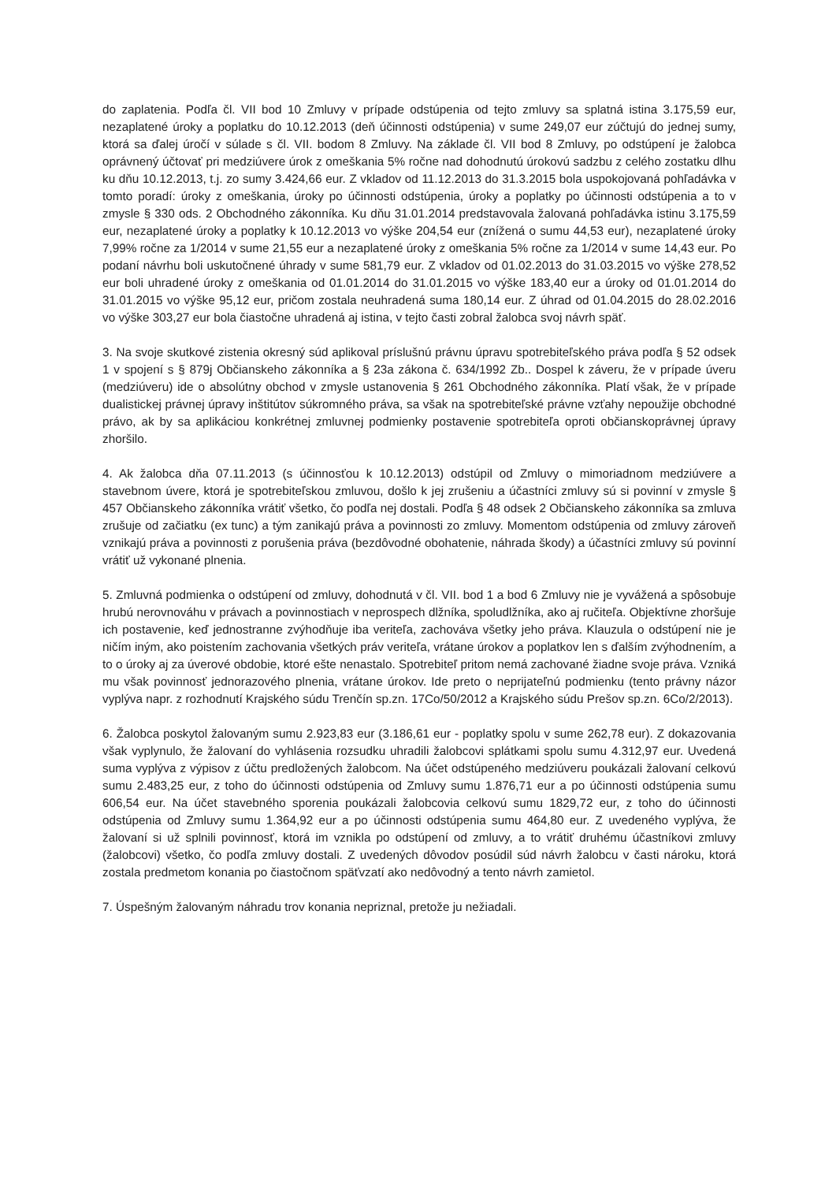do zaplatenia. Podľa čl. VII bod 10 Zmluvy v prípade odstúpenia od tejto zmluvy sa splatná istina 3.175,59 eur, nezaplatené úroky a poplatku do 10.12.2013 (deň účinnosti odstúpenia) v sume 249,07 eur zúčtujú do jednej sumy, ktorá sa ďalej úročí v súlade s čl. VII. bodom 8 Zmluvy. Na základe čl. VII bod 8 Zmluvy, po odstúpení je žalobca oprávnený účtovať pri medziúvere úrok z omeškania 5% ročne nad dohodnutú úrokovú sadzbu z celého zostatku dlhu ku dňu 10.12.2013, t.j. zo sumy 3.424,66 eur. Z vkladov od 11.12.2013 do 31.3.2015 bola uspokojovaná pohľadávka v tomto poradí: úroky z omeškania, úroky po účinnosti odstúpenia, úroky a poplatky po účinnosti odstúpenia a to v zmysle § 330 ods. 2 Obchodného zákonníka. Ku dňu 31.01.2014 predstavovala žalovaná pohľadávka istinu 3.175,59 eur, nezaplatené úroky a poplatky k 10.12.2013 vo výške 204,54 eur (znížená o sumu 44,53 eur), nezaplatené úroky 7,99% ročne za 1/2014 v sume 21,55 eur a nezaplatené úroky z omeškania 5% ročne za 1/2014 v sume 14,43 eur. Po podaní návrhu boli uskutočnené úhrady v sume 581,79 eur. Z vkladov od 01.02.2013 do 31.03.2015 vo výške 278,52 eur boli uhradené úroky z omeškania od 01.01.2014 do 31.01.2015 vo výške 183,40 eur a úroky od 01.01.2014 do 31.01.2015 vo výške 95,12 eur, pričom zostala neuhradená suma 180,14 eur. Z úhrad od 01.04.2015 do 28.02.2016 vo výške 303,27 eur bola čiastočne uhradená aj istina, v tejto časti zobral žalobca svoj návrh späť.
3. Na svoje skutkové zistenia okresný súd aplikoval príslušnú právnu úpravu spotrebiteľského práva podľa § 52 odsek 1 v spojení s § 879j Občianskeho zákonníka a § 23a zákona č. 634/1992 Zb.. Dospel k záveru, že v prípade úveru (medziúveru) ide o absolútny obchod v zmysle ustanovenia § 261 Obchodného zákonníka. Platí však, že v prípade dualistickej právnej úpravy inštitútov súkromného práva, sa však na spotrebiteľské právne vzťahy nepoužije obchodné právo, ak by sa aplikáciou konkrétnej zmluvnej podmienky postavenie spotrebiteľa oproti občianskoprávnej úpravy zhoršilo.
4. Ak žalobca dňa 07.11.2013 (s účinnosťou k 10.12.2013) odstúpil od Zmluvy o mimoriadnom medziúvere a stavebnom úvere, ktorá je spotrebiteľskou zmluvou, došlo k jej zrušeniu a účastníci zmluvy sú si povinní v zmysle § 457 Občianskeho zákonníka vrátiť všetko, čo podľa nej dostali. Podľa § 48 odsek 2 Občianskeho zákonníka sa zmluva zrušuje od začiatku (ex tunc) a tým zanikajú práva a povinnosti zo zmluvy. Momentom odstúpenia od zmluvy zároveň vznikajú práva a povinnosti z porušenia práva (bezdôvodné obohatenie, náhrada škody) a účastníci zmluvy sú povinní vrátiť už vykonané plnenia.
5. Zmluvná podmienka o odstúpení od zmluvy, dohodnutá v čl. VII. bod 1 a bod 6 Zmluvy nie je vyvážená a spôsobuje hrubú nerovnováhu v právach a povinnostiach v neprospech dlžníka, spoludlžníka, ako aj ručiteľa. Objektívne zhoršuje ich postavenie, keď jednostranne zvýhodňuje iba veriteľa, zachováva všetky jeho práva. Klauzula o odstúpení nie je ničím iným, ako poistením zachovania všetkých práv veriteľa, vrátane úrokov a poplatkov len s ďalším zvýhodnením, a to o úroky aj za úverové obdobie, ktoré ešte nenastalo. Spotrebiteľ pritom nemá zachované žiadne svoje práva. Vzniká mu však povinnosť jednorazového plnenia, vrátane úrokov. Ide preto o neprijateľnú podmienku (tento právny názor vyplýva napr. z rozhodnutí Krajského súdu Trenčín sp.zn. 17Co/50/2012 a Krajského súdu Prešov sp.zn. 6Co/2/2013).
6. Žalobca poskytol žalovaným sumu 2.923,83 eur (3.186,61 eur - poplatky spolu v sume 262,78 eur). Z dokazovania však vyplynulo, že žalovaní do vyhlásenia rozsudku uhradili žalobcovi splátkami spolu sumu 4.312,97 eur. Uvedená suma vyplýva z výpisov z účtu predložených žalobcom. Na účet odstúpeného medziúveru poukázali žalovaní celkovú sumu 2.483,25 eur, z toho do účinnosti odstúpenia od Zmluvy sumu 1.876,71 eur a po účinnosti odstúpenia sumu 606,54 eur. Na účet stavebného sporenia poukázali žalobcovia celkovú sumu 1829,72 eur, z toho do účinnosti odstúpenia od Zmluvy sumu 1.364,92 eur a po účinnosti odstúpenia sumu 464,80 eur. Z uvedeného vyplýva, že žalovaní si už splnili povinnosť, ktorá im vznikla po odstúpení od zmluvy, a to vrátiť druhému účastníkovi zmluvy (žalobcovi) všetko, čo podľa zmluvy dostali. Z uvedených dôvodov posúdil súd návrh žalobcu v časti nároku, ktorá zostala predmetom konania po čiastočnom späťvzatí ako nedôvodný a tento návrh zamietol.
7. Úspešným žalovaným náhradu trov konania nepriznal, pretože ju nežiadali.